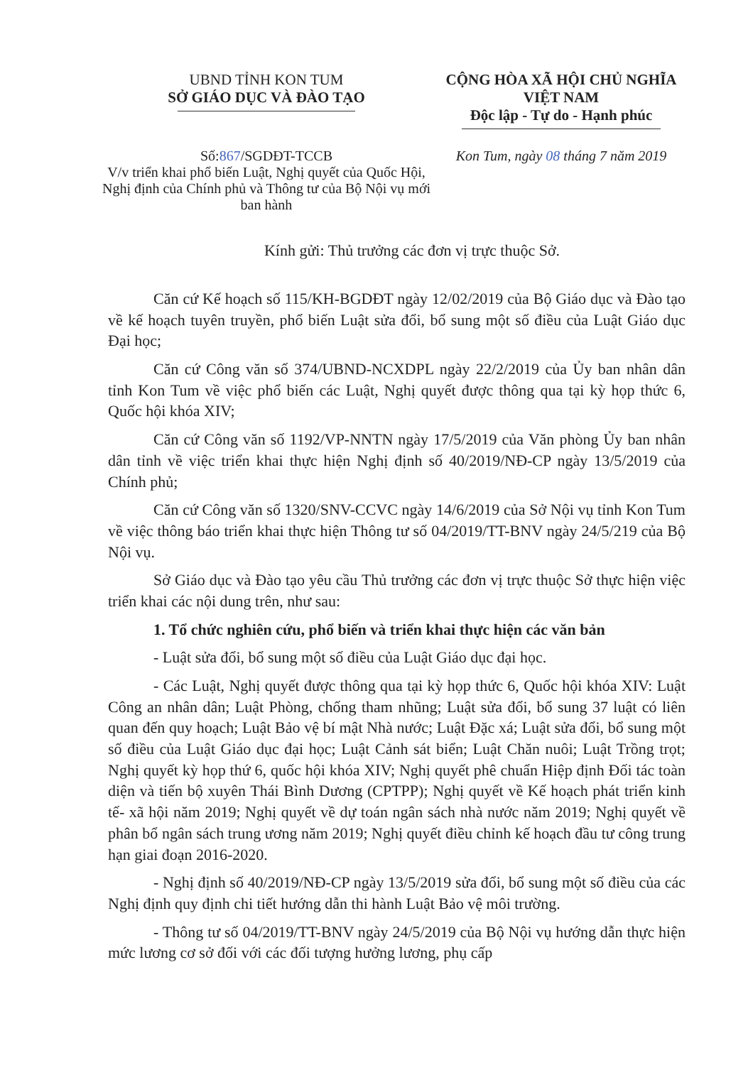UBND TỈNH KON TUM
SỞ GIÁO DỤC VÀ ĐÀO TẠO
CỘNG HÒA XÃ HỘI CHỦ NGHĨA VIỆT NAM
Độc lập - Tự do - Hạnh phúc
Số:867/SGDĐT-TCCB
V/v triển khai phổ biến Luật, Nghị quyết của Quốc Hội, Nghị định của Chính phủ và Thông tư của Bộ Nội vụ mới ban hành
Kon Tum, ngày 08 tháng 7 năm 2019
Kính gửi: Thủ trưởng các đơn vị trực thuộc Sở.
Căn cứ Kế hoạch số 115/KH-BGDĐT ngày 12/02/2019 của Bộ Giáo dục và Đào tạo về kế hoạch tuyên truyền, phổ biến Luật sửa đổi, bổ sung một số điều của Luật Giáo dục Đại học;
Căn cứ Công văn số 374/UBND-NCXDPL ngày 22/2/2019 của Ủy ban nhân dân tỉnh Kon Tum về việc phổ biến các Luật, Nghị quyết được thông qua tại kỳ họp thức 6, Quốc hội khóa XIV;
Căn cứ Công văn số 1192/VP-NNTN ngày 17/5/2019 của Văn phòng Ủy ban nhân dân tỉnh về việc triển khai thực hiện Nghị định số 40/2019/NĐ-CP ngày 13/5/2019 của Chính phủ;
Căn cứ Công văn số 1320/SNV-CCVC ngày 14/6/2019 của Sở Nội vụ tỉnh Kon Tum về việc thông báo triển khai thực hiện Thông tư số 04/2019/TT-BNV ngày 24/5/219 của Bộ Nội vụ.
Sở Giáo dục và Đào tạo yêu cầu Thủ trưởng các đơn vị trực thuộc Sở thực hiện việc triển khai các nội dung trên, như sau:
1. Tổ chức nghiên cứu, phổ biến và triển khai thực hiện các văn bản
- Luật sửa đổi, bổ sung một số điều của Luật Giáo dục đại học.
- Các Luật, Nghị quyết được thông qua tại kỳ họp thức 6, Quốc hội khóa XIV: Luật Công an nhân dân; Luật Phòng, chống tham nhũng; Luật sửa đổi, bổ sung 37 luật có liên quan đến quy hoạch; Luật Bảo vệ bí mật Nhà nước; Luật Đặc xá; Luật sửa đổi, bổ sung một số điều của Luật Giáo dục đại học; Luật Cảnh sát biển; Luật Chăn nuôi; Luật Trồng trọt; Nghị quyết kỳ họp thứ 6, quốc hội khóa XIV; Nghị quyết phê chuẩn Hiệp định Đối tác toàn diện và tiến bộ xuyên Thái Bình Dương (CPTPP); Nghị quyết về Kế hoạch phát triển kinh tế- xã hội năm 2019; Nghị quyết về dự toán ngân sách nhà nước năm 2019; Nghị quyết về phân bổ ngân sách trung ương năm 2019; Nghị quyết điều chỉnh kế hoạch đầu tư công trung hạn giai đoạn 2016-2020.
- Nghị định số 40/2019/NĐ-CP ngày 13/5/2019 sửa đổi, bổ sung một số điều của các Nghị định quy định chi tiết hướng dẫn thi hành Luật Bảo vệ môi trường.
- Thông tư số 04/2019/TT-BNV ngày 24/5/2019 của Bộ Nội vụ hướng dẫn thực hiện mức lương cơ sở đối với các đối tượng hưởng lương, phụ cấp